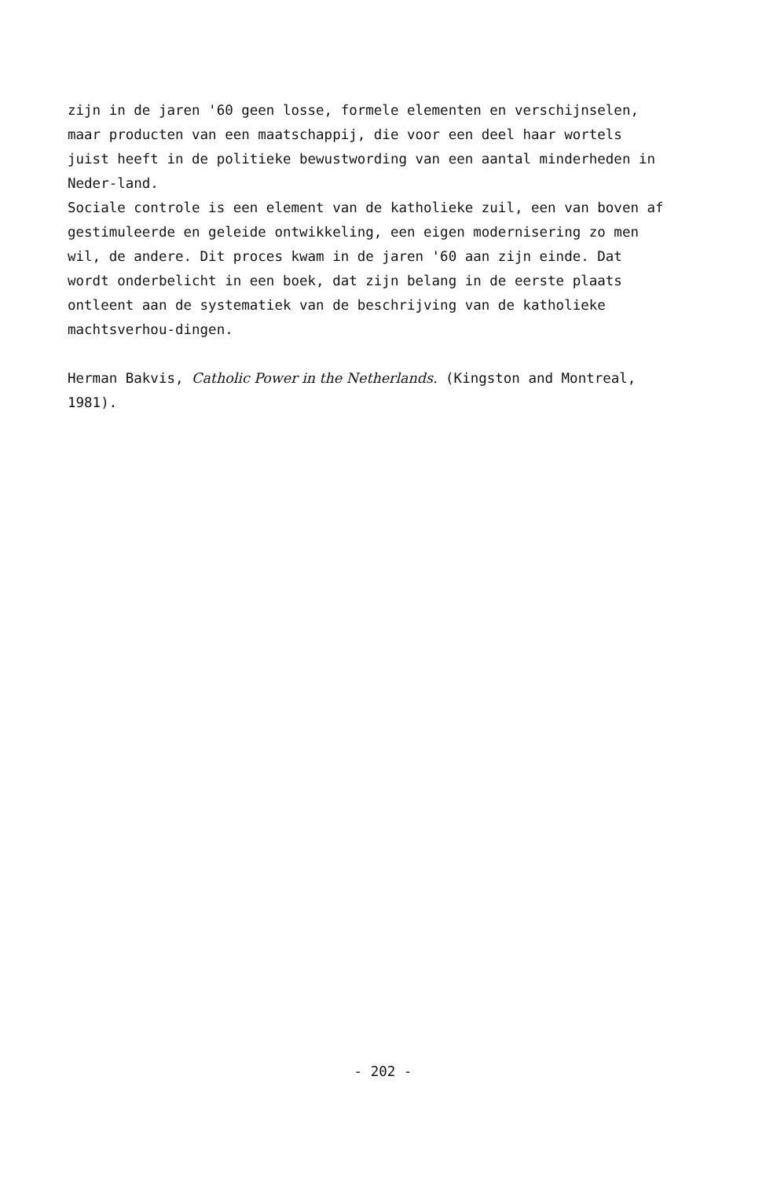zijn in de jaren '60 geen losse, formele elementen en verschijnselen, maar producten van een maatschappij, die voor een deel haar wortels juist heeft in de politieke bewustwording van een aantal minderheden in Neder-land.
Sociale controle is een element van de katholieke zuil, een van boven af gestimuleerde en geleide ontwikkeling, een eigen modernisering zo men wil, de andere. Dit proces kwam in de jaren '60 aan zijn einde. Dat wordt onderbelicht in een boek, dat zijn belang in de eerste plaats ontleent aan de systematiek van de beschrijving van de katholieke machtsverhou-dingen.
Herman Bakvis, Catholic Power in the Netherlands. (Kingston and Montreal, 1981).
- 202 -